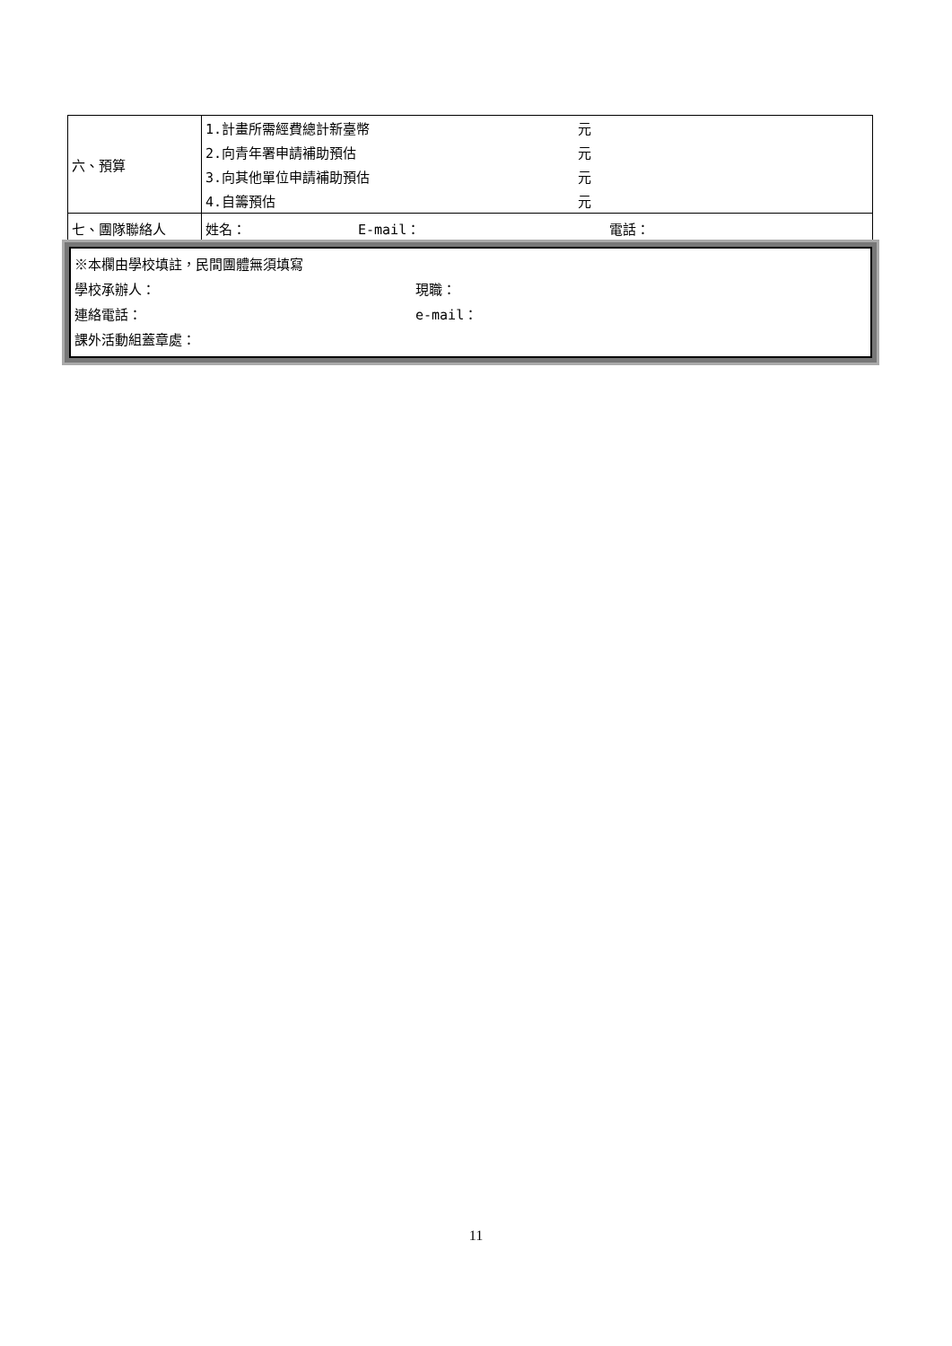| 六、預算 | 1.計畫所需經費總計新臺幣 元 2.向青年署申請補助預估 元 3.向其他單位申請補助預估 元 4.自籌預估 元 |
| 七、團隊聯絡人 | 姓名： E-mail： 電話： |
※本欄由學校填註，民間團體無須填寫
學校承辦人： 現職：
連絡電話： e-mail：
課外活動組蓋章處：
11